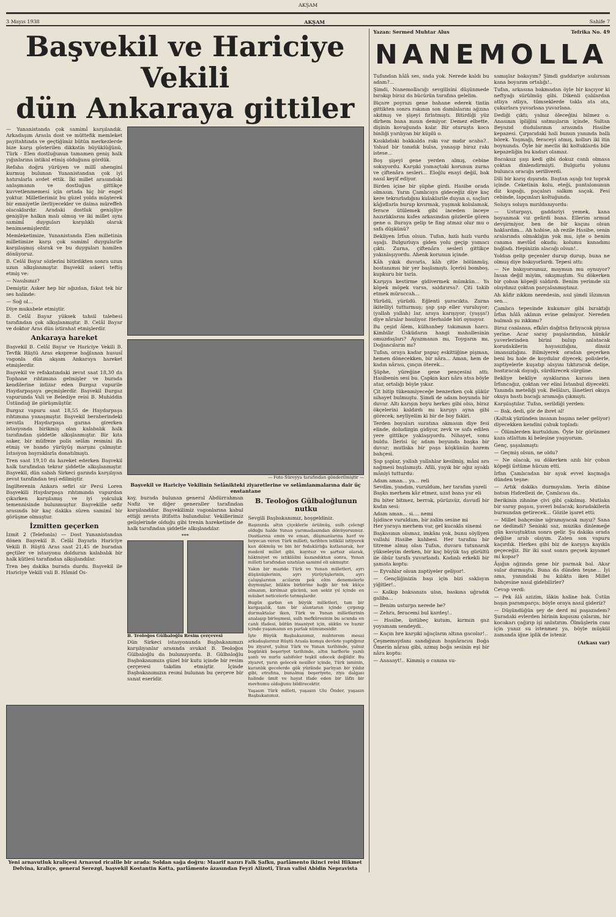AKŞAM
3 Mayıs 1938 AKŞAM Sahife 7
Başvekil ve Hariciye Vekili
dün Ankaraya gittiler
— Yunanistanda çok samimî karşılandık. Arkadaşım Arasla dost ve müttefik memleket payitahtında ve geçtiğimiz bütün merkezlerde bize karşı gösterilen dikkatin büyüklüğünü, Türk - Elen dostluğunun tamamen geniş halk yığınlarına intikal etmiş olduğunu gördük.
Refaha doğru yürüyen ve millî ahengini kurmuş bulunan Yunanistandan çok iyi hatıralarla avdet ettik. İki millet arasındaki anlaşmanın ve dostluğun gittikçe kuvvetlenmemesi için ortada hiç bir engel yoktur. Milletlerimiz bu güzel yolda müşterek bir emniyetle ilerliyecekler ve daima müreffeh olacaklardır. Aradaki dostluk genişliye genişliye halkın malı olmuş ve iki millet aynı samimî duyguları karşılıklı olarak benimsemişlerdir.
Memleketimize, Yunanistanda Elen milletinin milletimize karşı çok samimî duygularile karşılaşmış olarak ve bu duyguları hamilen dönüyoruz.
B. Celâl Bayar sözlerini bitirdikten sonra uzun uzun alkışlanmıştır. Başvekil askeri teftiş etmiş ve:
— Nasılsınız?
Demiştir. Asker hep bir ağızdan, fakat tek bir ses halinde:
— Soğ ol...
Diye mukabele etmiştir.
B. Celâl Bayar yüksek tahsil talebesi tarafından çok alkışlanmıştır. B. Celâl Bayar ve doktor Aras dün istirahat etmişlerdir.
Ankaraya hareket
Başvekil B. Celâl Bayar ve Hariciye Vekili B. Tevfik Rüştü Aras eksprese bağlanan hususî vagonla dün akşam Ankaraya hareket etmişlerdir.
Başvekil ve refakatındaki zevat saat 18,30 da Tophane rıhtımına gelmişler ve burada kendilerine intizar eden Burgaz vapurile Haydarpaşaya geçmişlerdir. Başvekil Burgaz vapurunda Vali ve Belediye reisi B. Muhiddin Üstündağ ile görüşmüştür.
Burgaz vapuru saat 18,55 de Haydarpaşa rıhtımına yanaşmıştır. Başvekil beraberindeki zevatla Haydarpaşa garına girerken istasyonda birikmiş olan kalabalık halk tarafından şiddetle alkışlanmıştır. Bir kıta asker, bir müfreze polis selâm resmini ifa etmiş ve bando yürüyüş marşını çalmıştır. İstasyon bayraklarla donatılmıştı.
Tren saat 19,10 da hareket ederken Başvekil halk tarafından tekrar şiddetle alkışlanmıştır. Başvekil, dün sabah Sirkeci garında karşılıyan zevat tarafından teşi edilmiştir.
İngilterenin Ankara sefiri sir Persi Loren Başvekili Haydarpaşa rıhtımında vapurdan çıkarken karşılamış ve iyi yolculuk temennisinde bulunmuştur. Başvekille sefir arasında bir kaç dakika süren samimî bir görüşme olmuştur.
İzmitten geçerken
İzmit 2 (Telefonla) — Dost Yunanistandan dönen Başvekil B. Celâl Bayarla Hariciye Vekili B. Rüştü Aras saat 21,45 de buradan geçtiler ve istasyonu dolduran kalabalık bir halk kütlesi tarafından alkışlandılar.
Tren beş dakika burada durdu. Başvekil ile Hariciye Vekili vali B. Hâmid Os-
— Foto Süreyya tarafından gönderilmiştir —
Başvekil ve Hariciye Vekilinin Selânikteki ziyaretlerine ve selâmlanmalarına dair üç enstantane
kay, burada bulunan general Abdürrahman Nafiz ve diğer generaller tarafından karşılandılar. Başvekilimiz vagonlarına kabul ettiği zevata iltifatta bulundular. Vekillerimiz gelişlerinde olduğu gibi trenin hareketinde de halk tarafından şiddetle alkışlandılar.
***
B. Teoloğos Gülbaloğlu Resim çerçevesi
Dün Sirkeci istasyonunda Başbakanımızı karşılıyanlar arasında avukat B. Teoloğos Gülbaloğlu da bulunuyordu. B. Gülbaloğlu Başbakanımıza güzel bir kutu içinde bir resim çerçevesi takdim etmiştir. İçinde Başbakanımızın resmi bulunan bu çerçeve bir sanat eseridir.
B. Teoloğos Gülbaloğlunun nutku
Sevgili Başbakanımız, hoşgeldiniz.
Başınızda altın çiçeklerle örülmüş, sulh çelengi olduğu halde Yunan yarımadasından dönüyorsunuz. Dostlarına emin ve eman, düşmanlarına havf ve heyecan veren Türk milleti, tarihten istiklâl istiyerek kan dökmüş ve bin bir fedakârlığa katlanarak, her medenî millet gibi, kayıtsız ve şartsız olarak, hâkimiyet ve istiklâlini kazandıktan sonra, Yunan milleti tarafından uzatılan samimî eli sıkmıştır.
Yakın bir mazide Türk ve Yunan milletleri, ayrı düşünüşlerinin, ayrı yürüyüşlerinin, ayrı çalışışlarının acılarını pek elim denemelerle duymuşlar, bilâkis birbirine bağlı bir tek külçe olmanın, kırılmaz gücünü, son sekiz yıl içinde en müsbet neticelerle tatmışlardır.
Bugün garbın en büyük milletleri, tam bir kargaşalık, tam bir alantaran içinde çırpınıp durmaktalar iken, Türk ve Yunan milletlerinin analaşıp birleşmesi, sulh mefkûresinin bu acunda en canlı ifadesi, bütün insaniyet için, sükûn ve huzur içinde yaşamanın en parlak nümunesidir.
İşte Büyük Başbakanımız, muhterem mesai arkadaşlarınız Rüştü Arasla komşu devlete yaptığınız bu ziyaret, yalnız Türk ve Yunan tarihinde, yalnız bugünkü beşeriyet tarihinde, altın harflerle yazılı şanlı ve nurlu sahifeler teşkil edecek değildir. Bu ziyaret, yarın gelecek nesiller içinde, Türk isminin, karanlık gecelerde gök yüzünde parlıyan bir yıldız gibi, etrafına, bunalmış beşeriyete, ziya dalgası halinde ümit ve hayat ifade eden bir lâfzı bir mevhumu olduğunu bildirecektir.
Yaşasın Türk milleti, yaşasın Ulu Önder, yaşasın Başbakanımız.
Yeni arnavutluk kraliçesi Arnavud ricalile bir arada: Soldan sağa doğru: Maarif nazırı Falk Şafku, parlâmento ikinci reisi Hikmet Delvina, kraliçe, general Serezgi, başvekil Kostantin Kotta, parlâmento âzasından Feyzi Alizoti, Tiran valisi Abidin Nepravista
Yazan: Sermed Muhtar Alus Tefrika No. 49
NANEMOLLA
Tufandan hâlâ ses, sada yok. Nerede kaldı bu adam?...
Şimdi, Nanemollacığı sevgilisini düşünmede bırakıp biraz da bücürün tarafına gelelim.
Biçare poyrazı gene bahane ederek tintin gittikten sonra rakının son damlalarını ağzına akıtmış ve şişeyi fırlatmıştı. Bitirdiği yüz dirhem bana mısın demiyor. Demez elbette, dişinin kovuğunda kalır. Bir oturuşta koca binliği yarılıyan bir küplü o.
Kısıklıdaki bakkalda rakı var mıdır acaba?.. Yahud bir tanıdık bulsa, yanaşıp biraz rakı istese...
Boş şişeyi gene yerden almış, cebine sokuyordu. Karşıki yamaçtaki korunun zurna ve çiftenâra sesleri... Eloğlu enayi değil, bak nasıl keyif ediyor.
Birden içine bir şüphe girdi. Hasibe orada olmasın. Yarın Çamlıcaya gideceğiz diye kaç kere tekrarladığını kulaklarile duyan o, saçları kâğıdlarla burup kıvırmak, yaşmak kolalamak, ferace ütülemek gibi inceden inceye hazırlıklarını kafes arkasından gözlerile gören gene o. Buraya gelip te fing atmaz olur mu o safa düşkünü?
Bekliyen İrfan olsun. Tufan, hızlı hızlı vurdu aşağı. Bulgurluya giden yolu geçip yamacı çıktı. Zurna, çiftenâra sesleri gittikçe yakınlaşıyordu. Ahenk korunun içinde.
Kâh yıkık duvarla, kâh çitle bölünmüş, bostanımsı bir yer başlamıştı. İçerisi bomboş, kupkuru bir tarla.
Karşıya kestirme gidivermek mümkün... Ya köpek möpek varsa, saldırırsa?. Çiti takib etmek müraccah...
Yürüdü, yürüdü. Eğlenti şuracıkta. Zurna ikitelliyi tutturmuş; şap şap eller vuruluyor; (yallah yallah) lar, araya karışıyor; (yaşşa!) diye nâralar basılıyor. Herhalde biri oynuyor.
Bu çeşid âlem, külhanbey takımının harcı. Kimbilir Üsküdarın hangi mahallesinin omuzdaşları? Ayazmanın mı, Toygarın mı, Doğancıların mı?
Tufan, oraya kadar papuç eskittiğine pişman, hemen dönecekken, bir nâra... Aman, hem de kadın nârası, çınçın öterek...
Şüphe, yüreğine gene pençesini attı. Hasibenin sesi bu. Çapkın karı nâra atsa böyle atar, ortalığı böyle yıkar.
Çit bitip tükenmiyeceğe benzerken çok şükür nihayet bulmuştu. Şimdi de adam boyunda bir duvar. Altı karışın boyu herkes gibi olsa, biraz ökçelerini kaldırdı mı karşıyı ayna gibi görecek; neyliyelim ki bir de boy fakiri.
Terden boyaları suratına akmasın diye fesi elinde, doludizgin gidiyor, zevk ve safa edilen yere gittikçe yaklaşıyordu. Nihayet, sonu buldu. İlerisi üç adam boyunda başka bir duvar; mutlaka bir paşa köşkünün harem bahçesi.
Şap şaplar, yallah yallahlar kesilmiş, mâni ara nağmesi başlamıştı. Afili, yayık bir ağız ayaklı mâniyi tutturdu:
Adam aman... ya... reli
Sevdim, yandım, vuruldum, her tarafım yareli
Başka merhem kâr etmez, uzat bana yar eli
Bu biter bitmez, berrak, pürüzsüz, davudî bir kadın sesi:
Adam aman... si.... nemi
İşidince vuruldum, bir zalim sesine mi
Her yaraya merhem var, gel kucakla sinemi
Başkasının olamaz, imkânı yok, bunu söyliyen vallahi Hasibe kahbesi. Her tarafını bir titreme almış olan Tufan, duvara tutunarak yükseleyim derken, bir kaç büyük taş gürültü ile öbür tarafa yuvarlandı. Kadınlı erkekli bir şamata koptu:
— Eyvahlar olsun zaptiyeler geliyor!.
— Gençliğinizin başı için bizi saklayın yiğitler!..
— Kalkıp baksanıza ulan, baskına uğradık galiba...
— Benim usturpa nerede be?
— Zehra, feracemi bul kardeş!..
— Hasibe, üstübeç kutum, kırmızı gaz yoyamam sendeydi..
— Kaçın bre karşıki ağaçların altına gacolar!..
Çeşmemaydanı sandığının başnâracısı Boğa Ömerin nârası gibi, azmış boğa sesinin eşi bir nâra koptu:
— Aaaaayt!.. Kimmiş o canına su-
samışlar bakayım? Şimdi gaddariye asılırsam kana boyarım ortalığı!..
Tufan, arkasına bakmadan öyle bir kaçıyor ki neftyağı sürülmüş gibi. Dikenli çalılardan atlıya atlıya, tümseklerde takla ata ata, çukurlara yuvarlana yuvarlana.
Dediği çıktı; yalnız öleceğini bilmez o. Anasının ipliğini satmışların içinde, Sultan Beyazıd dudularının arasında Hasibe kepazesi. Çırpıcıdaki hali bunun yanında ballı börek. Yaşmağı, feraceyi atmış, kolları iki itin boynunda. Öyle bir meclis iki koltuklarda bile kepazeliğin bu kadarı olamaz.
Bacaksız şaşı kedi gibi dokuz canlı olmasa çoktan dinlendirmişti. Bulgurlu yolunu bulunca oracığa seriliverdi.
Dili bir karış dışarıda. Baştan aşağı toz toprak içinde. Ceketinin kolu, eteği, pantalonunun diz kapağı, paçaları salkım saçak. Fesi cebinde, lapçınları koltuğunda.
Soluya soluya mırıldanıyordu:
— Usturpayı, gaddariyi yemek, kana boyanmak vız gelirdi bana. Ellerim armud devşirmiyor, ben de bir kaçını olsun haklardım... Ah habise, ah rezile Hasibe, senin aralarında olmaklığın yok mu, işte o benim canıma mevlûd okudu; kolumu kanadımı bağladı. Hepinizin alacağı olsun!..
Yoldan gelip geçenler durup durup, buna ne olmuş diye bakıyorlardı. Tepesi attı:
— Ne bakıyorsunuz, maymun mu oynuyor? İnsan değil miyim, sıkışmıştım. Su dökerken bir çoban köpeği saldırdı. Benim yerimde siz olaydınız çoktan parçalanmıştınız.
Ah kâfir zıkkım neredesin, asıl şimdi lâzımsın sen...
Çamlıca tepesinde kukumav gibi bıraktığı İrfan hâlâ aklının evine gelmiyor. Nereden bulmalı şu zıkkımı?
Biraz canlansa, efkârı dağıtsa fırlıyacak piyasa yerine. Acar saray paşalarından, hünkâr yaverlerinden birini bulup anlatacak korudakilerin hayasızlığını, dinsiz imansızlığını. Bilmiyerek oradan geçerken beni bu hale de koydular diyecek; polislerle, zaptiyelerle kuşatıp alayını tıktıracak delişe, bastıracak dayağı, sürdürecek sürgüne.
Bekliye bekliye ayaklarına karasu inen İrfancağız, çoktan ver elini İstanbul diyecekti. Yanında meteliği yok. Belâları, lânetleri okuya okuya bastı bacağı aramağa çıkmıştı.
Karşılaştılar. Tufan, serildiği yerden:
— Bak, dedi, gör de ibret al!
(Kaltak yüzünden insanın başına neler geliyor) diyecekken kendini çabuk topladı:
— Ölümlerden kurtuldum. Öyle bir görünmez kaza atlattım ki beleşine yaşıyorum.
Genç, şaşalamıştı:
— Geçmiş olsun, ne oldu?
— Ne olacak, su dökerken azılı bir çoban köpeği üstüme hücum etti.
İrfan Çamlıcadan bir ayak evvel kaçmağa dünden teşne:
— Artık dakika durmıyalım. Yerin dibine batsın Hıdrellezi de, Çamlıcası da..
Berikinin zihnine çivi gibi çakılmış. Mutlaka bir saray paşası, yaveri bulacak; korudakilerin burnundan getirecek... Gözile işaret etti:
— Millet bahçesine uğramıyacak mıyız? Sana ne dedimdi? Seninki saz, muzika dinlemeğe gün kavuştuktan sonra gelir. Şu dakika orada değilse arab olayım. Zaten son vapuru kaçırdık. Herkes gibi biz de karşıya kayıkla geçeceğiz. Bir iki saat sonra geçsek kıyamet mi kopar?
Âşığın ağzında gene bir parmak bal. Akar sular durmuştu. Buna da dünden teşne... İyi ama, yanındaki bu kılıkta iken Millet bahçesine nasıl gidebilirler?
Cevap verdi:
— Pek âlâ azizim, lâkin haline bak. Üstün başın paramparça; böyle oraya nasıl gideriz?
— Düşündüğün şey de derd mi paşazadem? Şuradaki evlerden birinin kapısını çalarım, bir kocakarı çağırıp işi anlatırım. Ölmüşlerin canı için yanız su istenmez ya, böyle müşkül zamanda iğne iplik de istenir.
(Arkası var)